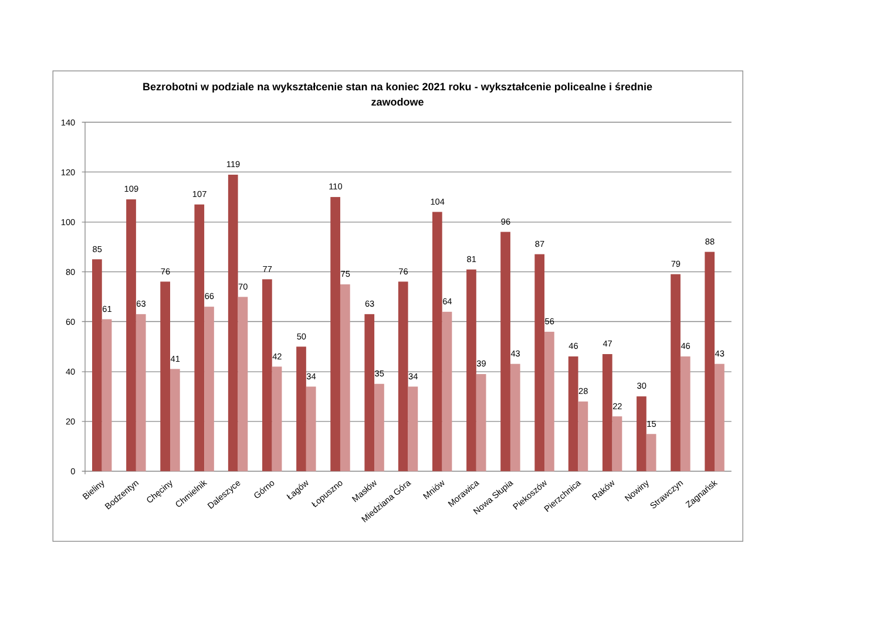Bezrobotni w podziale na wykształcenie stan na koniec 2021 roku - wykształcenie policealne i średnie
zawodowe
140
120
100
80
60
40
20
0
85
61
109
63
76
41
107
66
119
70
77
42
50
34
110
75
63
35
76
34
104
64
81
39
96
43
87
56
46
28
47
22
30
15
79
46
88
43
Bieliny
Bodzentyn
Chęciny
Chmielnik
Daleszyce
Górno
Łagów
Łopuszno
Masłów
Miedziana Góra
Mniów
Morawica
Nowa Słupia
Piekoszów
Pierzchnica
Raków
Nowiny
Strawczyn
Zagnańsk